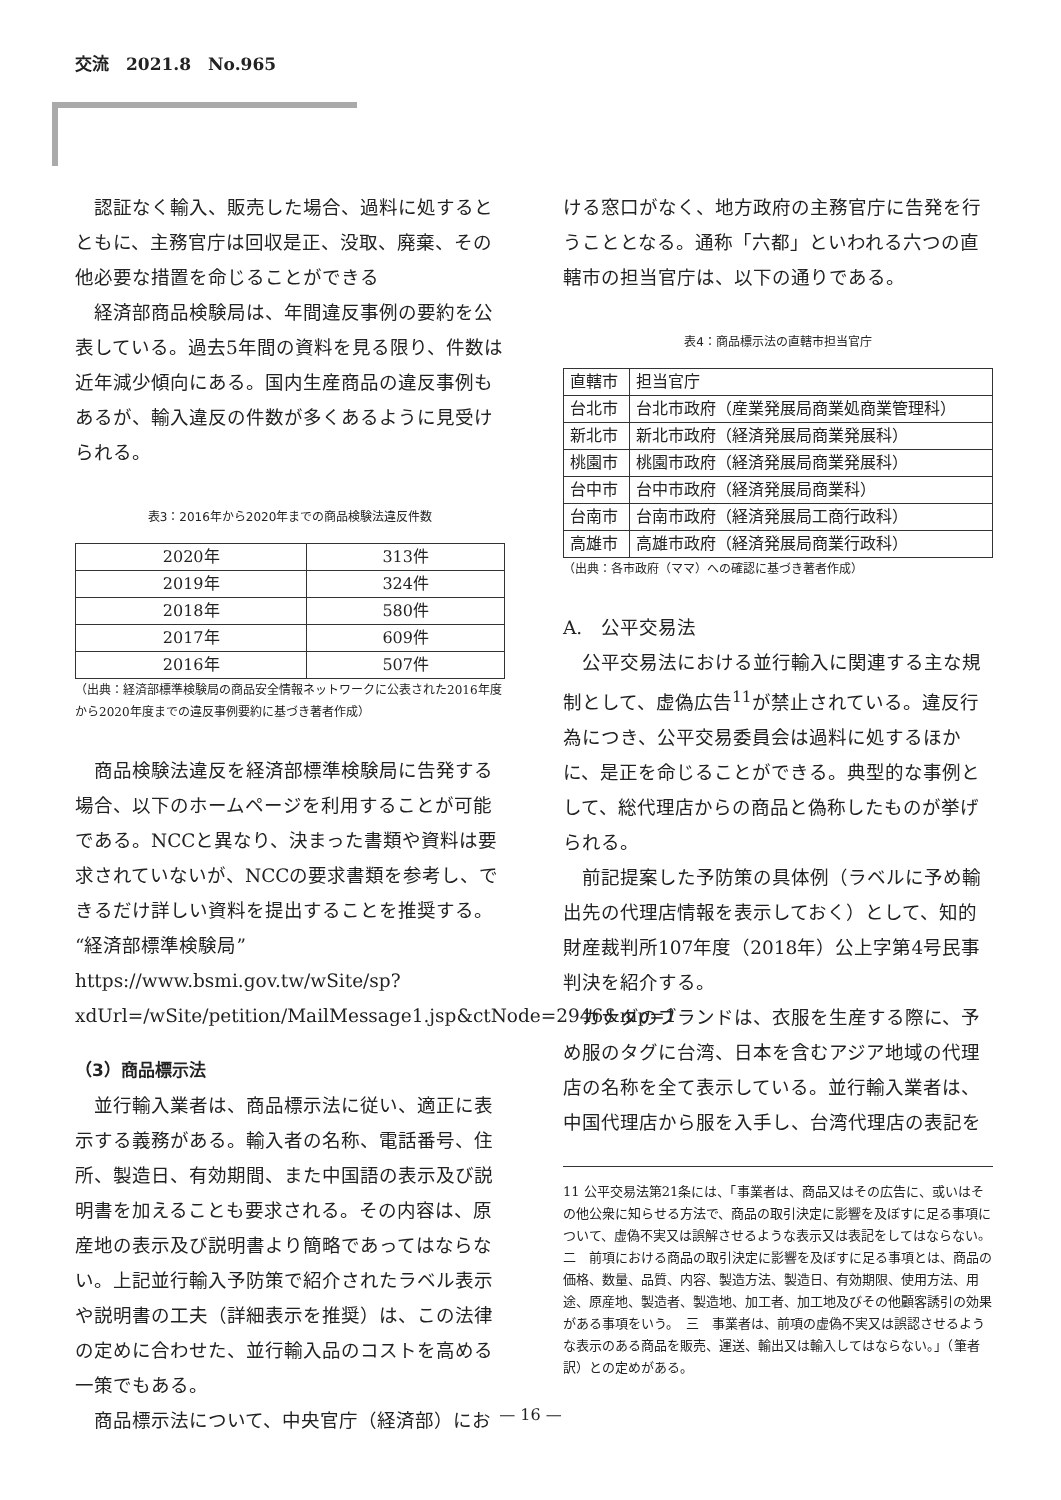交流　2021.8　No.965
認証なく輸入、販売した場合、過料に処するとともに、主務官庁は回収是正、没取、廃棄、その他必要な措置を命じることができる
経済部商品検験局は、年間違反事例の要約を公表している。過去5年間の資料を見る限り、件数は近年減少傾向にある。国内生産商品の違反事例もあるが、輸入違反の件数が多くあるように見受けられる。
表3：2016年から2020年までの商品検験法違反件数
| 2020年 | 313件 |
| 2019年 | 324件 |
| 2018年 | 580件 |
| 2017年 | 609件 |
| 2016年 | 507件 |
（出典：経済部標準検験局の商品安全情報ネットワークに公表された2016年度から2020年度までの違反事例要約に基づき著者作成）
商品検験法違反を経済部標準検験局に告発する場合、以下のホームページを利用することが可能である。NCCと異なり、決まった書類や資料は要求されていないが、NCCの要求書類を参考し、できるだけ詳しい資料を提出することを推奨する。
“経済部標準検験局” https://www.bsmi.gov.tw/wSite/sp?xdUrl=/wSite/petition/MailMessage1.jsp&ctNode=2946&mp=1
（3）商品標示法
並行輸入業者は、商品標示法に従い、適正に表示する義務がある。輸入者の名称、電話番号、住所、製造日、有効期間、また中国語の表示及び説明書を加えることも要求される。その内容は、原産地の表示及び説明書より簡略であってはならない。上記並行輸入予防策で紹介されたラベル表示や説明書の工夫（詳細表示を推奨）は、この法律の定めに合わせた、並行輸入品のコストを高める一策でもある。
商品標示法について、中央官庁（経済部）にお
ける窓口がなく、地方政府の主務官庁に告発を行うこととなる。通称「六都」といわれる六つの直轄市の担当官庁は、以下の通りである。
表4：商品標示法の直轄市担当官庁
| 直轄市 | 担当官庁 |
| 台北市 | 台北市政府（産業発展局商業処商業管理科） |
| 新北市 | 新北市政府（経済発展局商業発展科） |
| 桃園市 | 桃園市政府（経済発展局商業発展科） |
| 台中市 | 台中市政府（経済発展局商業科） |
| 台南市 | 台南市政府（経済発展局工商行政科） |
| 高雄市 | 高雄市政府（経済発展局商業行政科） |
（出典：各市政府（ママ）への確認に基づき著者作成）
A.　公平交易法
公平交易法における並行輸入に関連する主な規制として、虚偽広告<sup>11</sup>が禁止されている。違反行為につき、公平交易委員会は過料に処するほかに、是正を命じることができる。典型的な事例として、総代理店からの商品と偽称したものが挙げられる。
前記提案した予防策の具体例（ラベルに予め輸出先の代理店情報を表示しておく）として、知的財産裁判所107年度（2018年）公上字第4号民事判決を紹介する。
カナダのブランドは、衣服を生産する際に、予め服のタグに台湾、日本を含むアジア地域の代理店の名称を全て表示している。並行輸入業者は、中国代理店から服を入手し、台湾代理店の表記を
11 公平交易法第21条には、「事業者は、商品又はその広告に、或いはその他公衆に知らせる方法で、商品の取引決定に影響を及ぼすに足る事項について、虚偽不実又は誤解させるような表示又は表記をしてはならない。　二　前項における商品の取引決定に影響を及ぼすに足る事項とは、商品の価格、数量、品質、内容、製造方法、製造日、有効期限、使用方法、用途、原産地、製造者、製造地、加工者、加工地及びその他顧客誘引の効果がある事項をいう。　三　事業者は、前項の虚偽不実又は誤認させるような表示のある商品を販売、運送、輸出又は輸入してはならない。」（筆者訳）との定めがある。
— 16 —